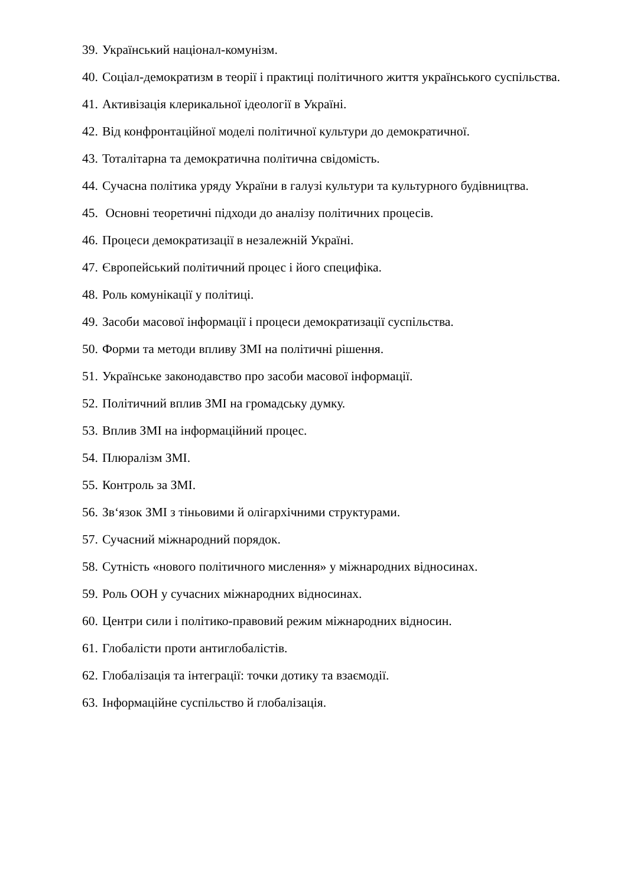39. Український націонал-комунізм.
40. Соціал-демократизм в теорії і практиці політичного життя українського суспільства.
41. Активізація клерикальної ідеології в Україні.
42. Від конфронтаційної моделі політичної культури до демократичної.
43. Тоталітарна та демократична політична свідомість.
44. Сучасна політика уряду України в галузі культури та культурного будівництва.
45. Основні теоретичні підходи до аналізу політичних процесів.
46. Процеси демократизації в незалежній Україні.
47. Європейський політичний процес і його специфіка.
48. Роль комунікації у політиці.
49. Засоби масової інформації і процеси демократизації суспільства.
50. Форми та методи впливу ЗМІ на політичні рішення.
51. Українське законодавство про засоби масової інформації.
52. Політичний вплив ЗМІ на громадську думку.
53. Вплив ЗМІ на інформаційний процес.
54. Плюралізм ЗМІ.
55. Контроль за ЗМІ.
56. Зв‘язок ЗМІ з тіньовими й олігархічними структурами.
57. Сучасний міжнародний порядок.
58. Сутність «нового політичного мислення» у міжнародних відносинах.
59. Роль ООН у сучасних міжнародних відносинах.
60. Центри сили і політико-правовий режим міжнародних відносин.
61. Глобалісти проти антиглобалістів.
62. Глобалізація та інтеграції: точки дотику та взаємодії.
63. Інформаційне суспільство й глобалізація.